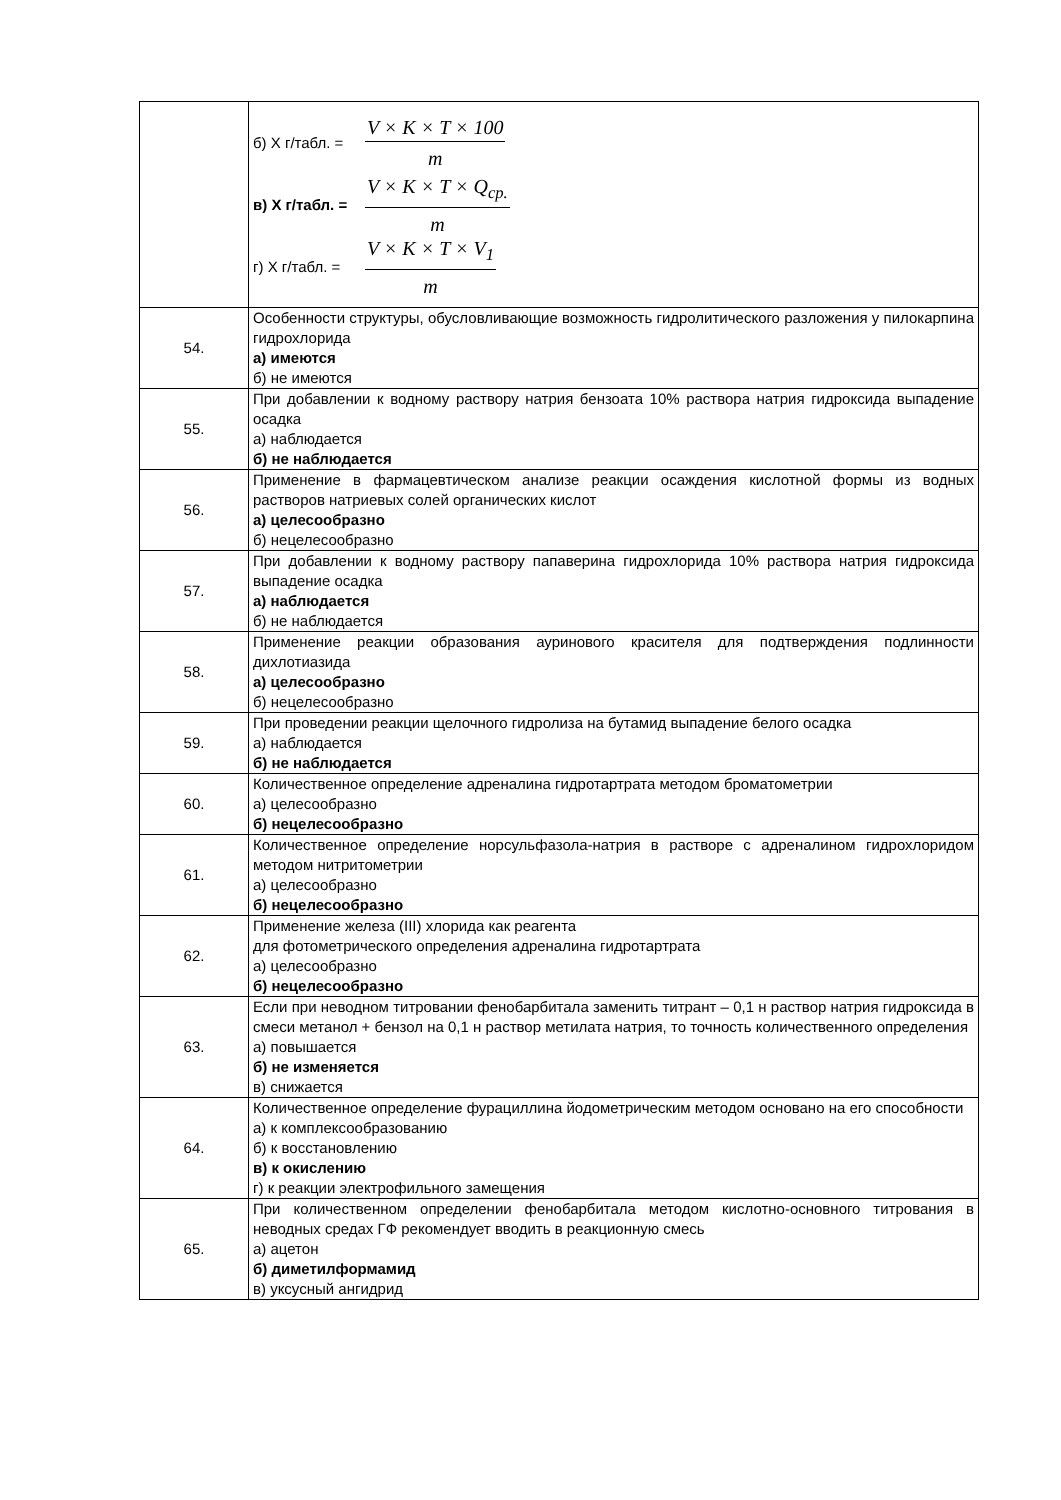| | б) Х г/табл. = V × K × T × 100 m в) Х г/табл. = V × K × T × Q<sub>ср.</sub> m г) Х г/табл. = V × K × T × V<sub>1</sub> m |
| 54. | Особенности структуры, обусловливающие возможность гидролитического разложения у пилокарпина гидрохлорида а) имеются б) не имеются |
| 55. | При добавлении к водному раствору натрия бензоата 10% раствора натрия гидроксида выпадение осадка а) наблюдается б) не наблюдается |
| 56. | Применение в фармацевтическом анализе реакции осаждения кислотной формы из водных растворов натриевых солей органических кислот а) целесообразно б) нецелесообразно |
| 57. | При добавлении к водному раствору папаверина гидрохлорида 10% раствора натрия гидроксида выпадение осадка а) наблюдается б) не наблюдается |
| 58. | Применение реакции образования ауринового красителя для подтверждения подлинности дихлотиазида а) целесообразно б) нецелесообразно |
| 59. | При проведении реакции щелочного гидролиза на бутамид выпадение белого осадка а) наблюдается б) не наблюдается |
| 60. | Количественное определение адреналина гидротартрата методом броматометрии а) целесообразно б) нецелесообразно |
| 61. | Количественное определение норсульфазола-натрия в растворе с адреналином гидрохлоридом методом нитритометрии а) целесообразно б) нецелесообразно |
| 62. | Применение железа (III) хлорида как реагента для фотометрического определения адреналина гидротартрата а) целесообразно б) нецелесообразно |
| 63. | Если при неводном титровании фенобарбитала заменить титрант – 0,1 н раствор натрия гидроксида в смеси метанол + бензол на 0,1 н раствор метилата натрия, то точность количественного определения а) повышается б) не изменяется в) снижается |
| 64. | Количественное определение фурациллина йодометрическим методом основано на его способности а) к комплексообразованию б) к восстановлению в) к окислению г) к реакции электрофильного замещения |
| 65. | При количественном определении фенобарбитала методом кислотно-основного титрования в неводных средах ГФ рекомендует вводить в реакционную смесь а) ацетон б) диметилформамид в) уксусный ангидрид |